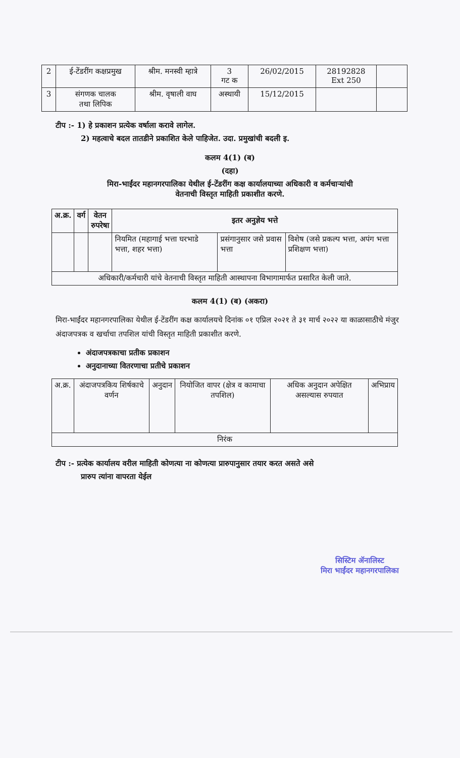| 2 | ई-टेंडरींग कक्षप्रमुख | श्रीम. मनस्वी म्हात्रे | 3 गट क | 26/02/2015 | 28192828 Ext 250 | |
| 3 | संगणक चालक तथा लिपिक | श्रीम. वृषाली वाघ | अस्थायी | 15/12/2015 | | |
टीप :- 1) हे प्रकाशन प्रत्येक वर्षाला करावे लागेल.
2) महत्वाचे बदल तातडीने प्रकाशित केले पाहिजेत. उदा. प्रमुखांची बदली इ.
कलम 4(1) (ब)
(दहा)
मिरा-भाईंदर महानगरपालिका येथील ई-टेंडरींग कक्ष कार्यालयाच्या अधिकारी व कर्मचाऱ्यांची
वेतनाची विस्तृत माहिती प्रकाशीत करणे.
| अ.क्र. | वर्ग | वेतन रुपरेषा | इतर अनुज्ञेय भत्ते | | |
| --- | --- | --- | --- | --- | --- |
| | | | नियमित (महागाई भत्ता घरभाडे भत्ता, शहर भत्ता) | प्रसंगानुसार जसे प्रवास भत्ता | विशेष (जसे प्रकल्प भत्ता, अपंग भत्ता प्रशिक्षण भत्ता) |
| अधिकारी/कर्मचारी यांचे वेतनाची विस्तृत माहिती आस्थापना विभागामार्फत प्रसारित केली जाते. | | | | | |
कलम 4(1) (ब) (अकरा)
मिरा-भाईंदर महानगरपालिका येथील ई-टेंडरींग कक्ष कार्यालयचे दिनांक ०१ एप्रिल २०२१ ते ३१ मार्च २०२२ या काळासाठीचे मंजुर अंदाजपत्रक व खर्चाचा तपशिल यांची विस्तृत माहिती प्रकाशीत करणे.
अंदाजपत्रकाचा प्रतीक प्रकाशन
अनुदानाच्या वितरणाचा प्रतीचे प्रकाशन
| अ.क्र. | अंदाजपत्रकिय शिर्षकाचे वर्णन | अनुदान | नियोजित वापर (क्षेत्र व कामाचा तपशिल) | अधिक अनुदान अपेक्षित असल्यास रुपयात | अभिप्राय |
| निरंक | | | | | |
टीप :- प्रत्येक कार्यालय वरील माहिती कोणत्या ना कोणत्या प्रारुपानुसार तयार करत असते असे
प्रारुप त्यांना वापरता येईल
सिस्टिम ॲनालिस्ट
मिरा भाईंदर महानगरपालिका